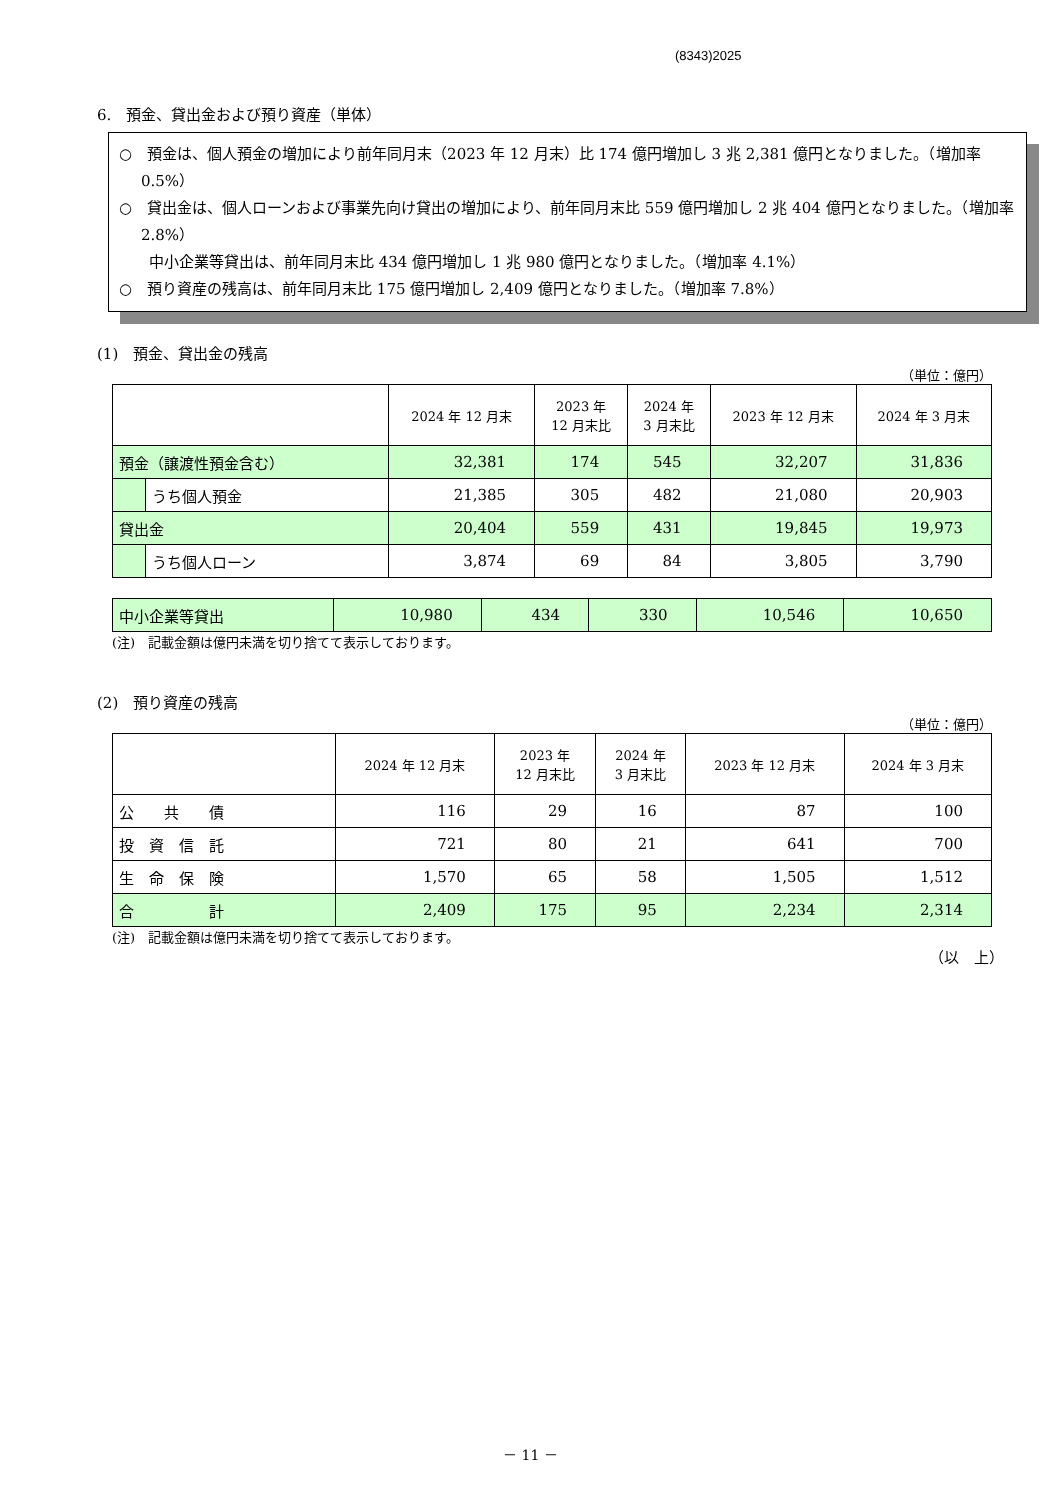(8343)2025
6.　預金、貸出金および預り資産（単体）
○　預金は、個人預金の増加により前年同月末（2023 年 12 月末）比 174 億円増加し 3 兆 2,381 億円となりました。（増加率 0.5%）
○　貸出金は、個人ローンおよび事業先向け貸出の増加により、前年同月末比 559 億円増加し 2 兆 404 億円となりました。（増加率 2.8%）
　　中小企業等貸出は、前年同月末比 434 億円増加し 1 兆 980 億円となりました。（増加率 4.1%）
○　預り資産の残高は、前年同月末比 175 億円増加し 2,409 億円となりました。（増加率 7.8%）
(1)　預金、貸出金の残高
（単位：億円）
| | | 2024 年 12 月末 | 2023 年 12 月末比 | 2024 年 3 月末比 | 2023 年 12 月末 | 2024 年 3 月末 |
| --- | --- | --- | --- | --- | --- | --- |
| 預金（譲渡性預金含む） | | 32,381 | 174 | 545 | 32,207 | 31,836 |
| | うち個人預金 | 21,385 | 305 | 482 | 21,080 | 20,903 |
| 貸出金 | | 20,404 | 559 | 431 | 19,845 | 19,973 |
| | うち個人ローン | 3,874 | 69 | 84 | 3,805 | 3,790 |
| 中小企業等貸出 | 10,980 | 434 | 330 | 10,546 | 10,650 |
(注)　記載金額は億円未満を切り捨てて表示しております。
(2)　預り資産の残高
（単位：億円）
| | 2024 年 12 月末 | 2023 年 12 月末比 | 2024 年 3 月末比 | 2023 年 12 月末 | 2024 年 3 月末 |
| --- | --- | --- | --- | --- | --- |
| 公 共 債 | 116 | 29 | 16 | 87 | 100 |
| 投 資 信 託 | 721 | 80 | 21 | 641 | 700 |
| 生 命 保 険 | 1,570 | 65 | 58 | 1,505 | 1,512 |
| 合 計 | 2,409 | 175 | 95 | 2,234 | 2,314 |
(注)　記載金額は億円未満を切り捨てて表示しております。
（以　上）
－ 11 －